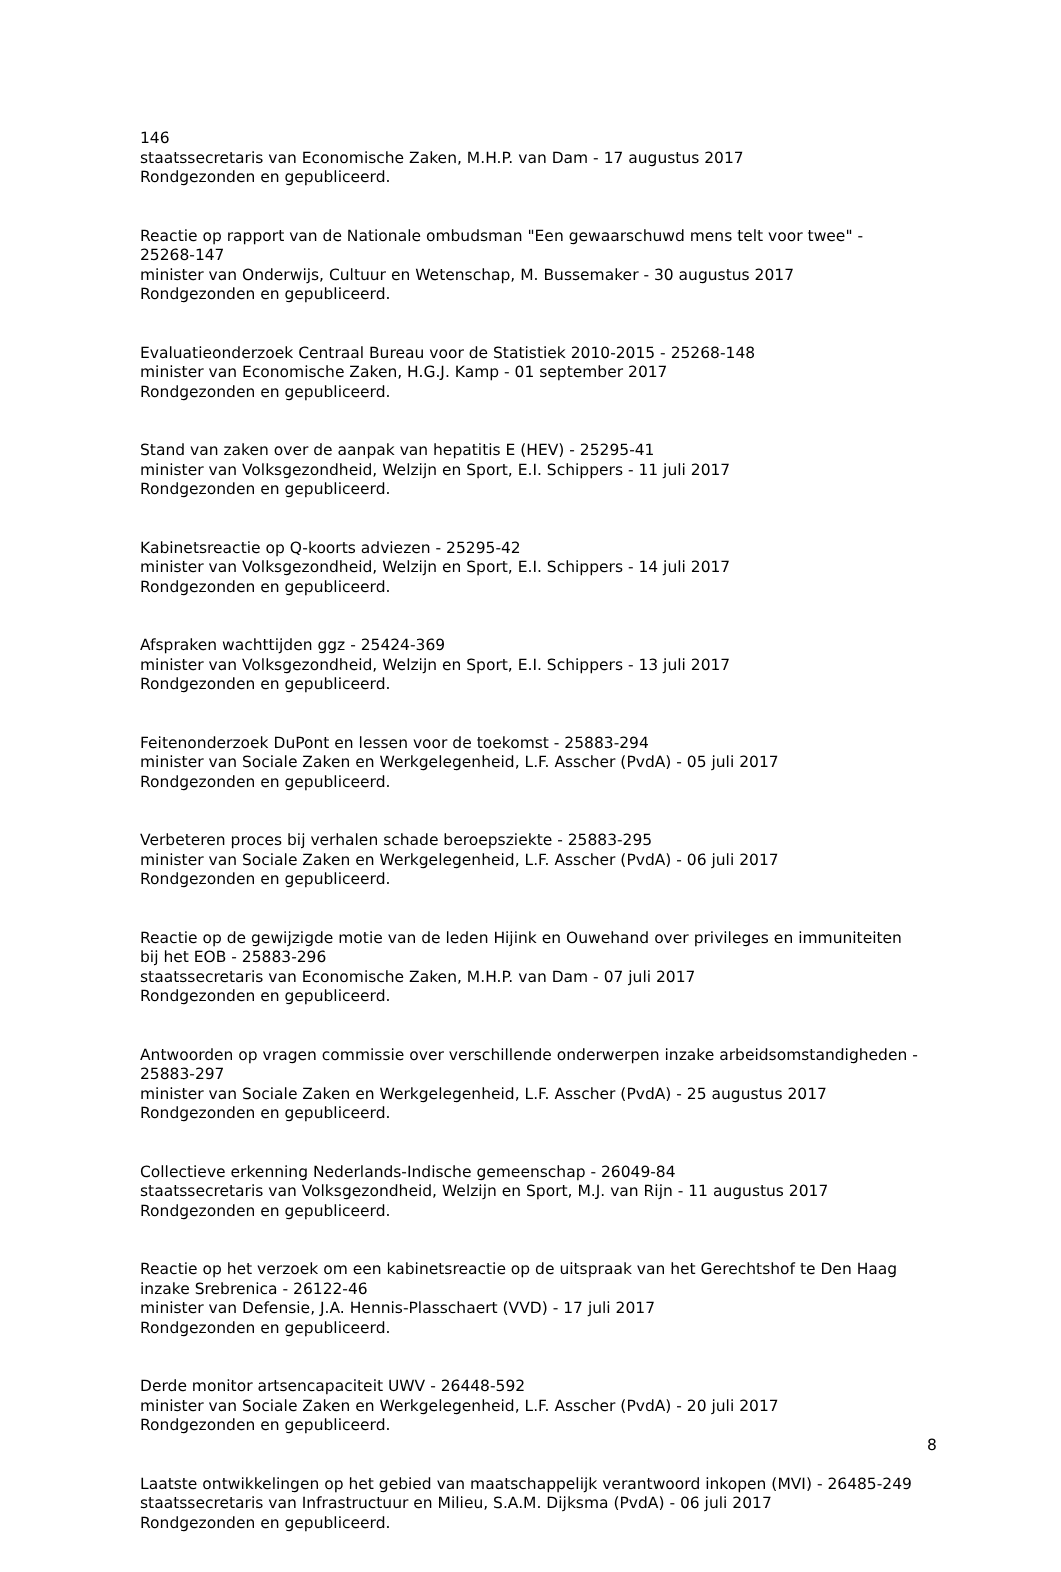146
staatssecretaris van Economische Zaken, M.H.P. van Dam - 17 augustus 2017
Rondgezonden en gepubliceerd.
Reactie op rapport van de Nationale ombudsman "Een gewaarschuwd mens telt voor twee" - 25268-147
minister van Onderwijs, Cultuur en Wetenschap, M. Bussemaker - 30 augustus 2017
Rondgezonden en gepubliceerd.
Evaluatieonderzoek Centraal Bureau voor de Statistiek 2010-2015 - 25268-148
minister van Economische Zaken, H.G.J. Kamp - 01 september 2017
Rondgezonden en gepubliceerd.
Stand van zaken over de aanpak van hepatitis E (HEV) - 25295-41
minister van Volksgezondheid, Welzijn en Sport, E.I. Schippers - 11 juli 2017
Rondgezonden en gepubliceerd.
Kabinetsreactie op Q-koorts adviezen - 25295-42
minister van Volksgezondheid, Welzijn en Sport, E.I. Schippers - 14 juli 2017
Rondgezonden en gepubliceerd.
Afspraken wachttijden ggz - 25424-369
minister van Volksgezondheid, Welzijn en Sport, E.I. Schippers - 13 juli 2017
Rondgezonden en gepubliceerd.
Feitenonderzoek DuPont en lessen voor de toekomst - 25883-294
minister van Sociale Zaken en Werkgelegenheid, L.F. Asscher (PvdA) - 05 juli 2017
Rondgezonden en gepubliceerd.
Verbeteren proces bij verhalen schade beroepsziekte - 25883-295
minister van Sociale Zaken en Werkgelegenheid, L.F. Asscher (PvdA) - 06 juli 2017
Rondgezonden en gepubliceerd.
Reactie op de gewijzigde motie van de leden Hijink en Ouwehand over privileges en immuniteiten bij het EOB - 25883-296
staatssecretaris van Economische Zaken, M.H.P. van Dam - 07 juli 2017
Rondgezonden en gepubliceerd.
Antwoorden op vragen commissie over verschillende onderwerpen inzake arbeidsomstandigheden - 25883-297
minister van Sociale Zaken en Werkgelegenheid, L.F. Asscher (PvdA) - 25 augustus 2017
Rondgezonden en gepubliceerd.
Collectieve erkenning Nederlands-Indische gemeenschap - 26049-84
staatssecretaris van Volksgezondheid, Welzijn en Sport, M.J. van Rijn - 11 augustus 2017
Rondgezonden en gepubliceerd.
Reactie op het verzoek om een kabinetsreactie op de uitspraak van het Gerechtshof te Den Haag inzake Srebrenica - 26122-46
minister van Defensie, J.A. Hennis-Plasschaert (VVD) - 17 juli 2017
Rondgezonden en gepubliceerd.
Derde monitor artsencapaciteit UWV - 26448-592
minister van Sociale Zaken en Werkgelegenheid, L.F. Asscher (PvdA) - 20 juli 2017
Rondgezonden en gepubliceerd.
Laatste ontwikkelingen op het gebied van maatschappelijk verantwoord inkopen (MVI) - 26485-249
staatssecretaris van Infrastructuur en Milieu, S.A.M. Dijksma (PvdA) - 06 juli 2017
Rondgezonden en gepubliceerd.
8